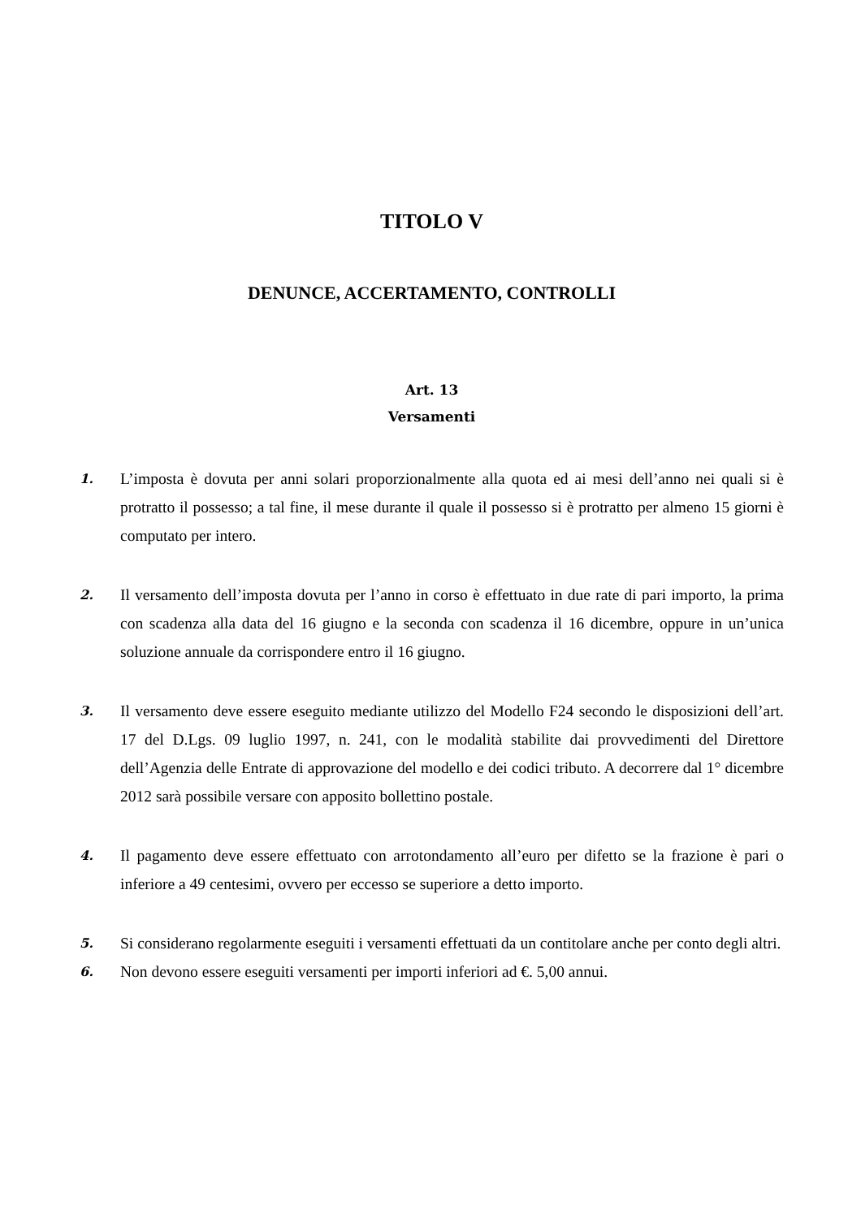TITOLO V
DENUNCE, ACCERTAMENTO, CONTROLLI
Art. 13
Versamenti
1.
L’imposta è dovuta per anni solari proporzionalmente alla quota ed ai mesi dell’anno nei quali si è protratto il possesso; a tal fine, il mese durante il quale il possesso si è protratto per almeno 15 giorni è computato per intero.
2.
Il versamento dell’imposta dovuta per l’anno in corso è effettuato in due rate di pari importo, la prima con scadenza alla data del 16 giugno e la seconda con scadenza il 16 dicembre, oppure in un’unica soluzione annuale da corrispondere entro il 16 giugno.
3.
Il versamento deve essere eseguito mediante utilizzo del Modello F24 secondo le disposizioni dell’art. 17 del D.Lgs. 09 luglio 1997, n. 241, con le modalità stabilite dai provvedimenti del Direttore dell’Agenzia delle Entrate di approvazione del modello e dei codici tributo. A decorrere dal 1° dicembre 2012 sarà possibile versare con apposito bollettino postale.
4.
Il pagamento deve essere effettuato con arrotondamento all’euro per difetto se la frazione è pari o inferiore a 49 centesimi, ovvero per eccesso se superiore a detto importo.
5.
Si considerano regolarmente eseguiti i versamenti effettuati da un contitolare anche per conto degli altri.
6.
Non devono essere eseguiti versamenti per importi inferiori ad €. 5,00 annui.